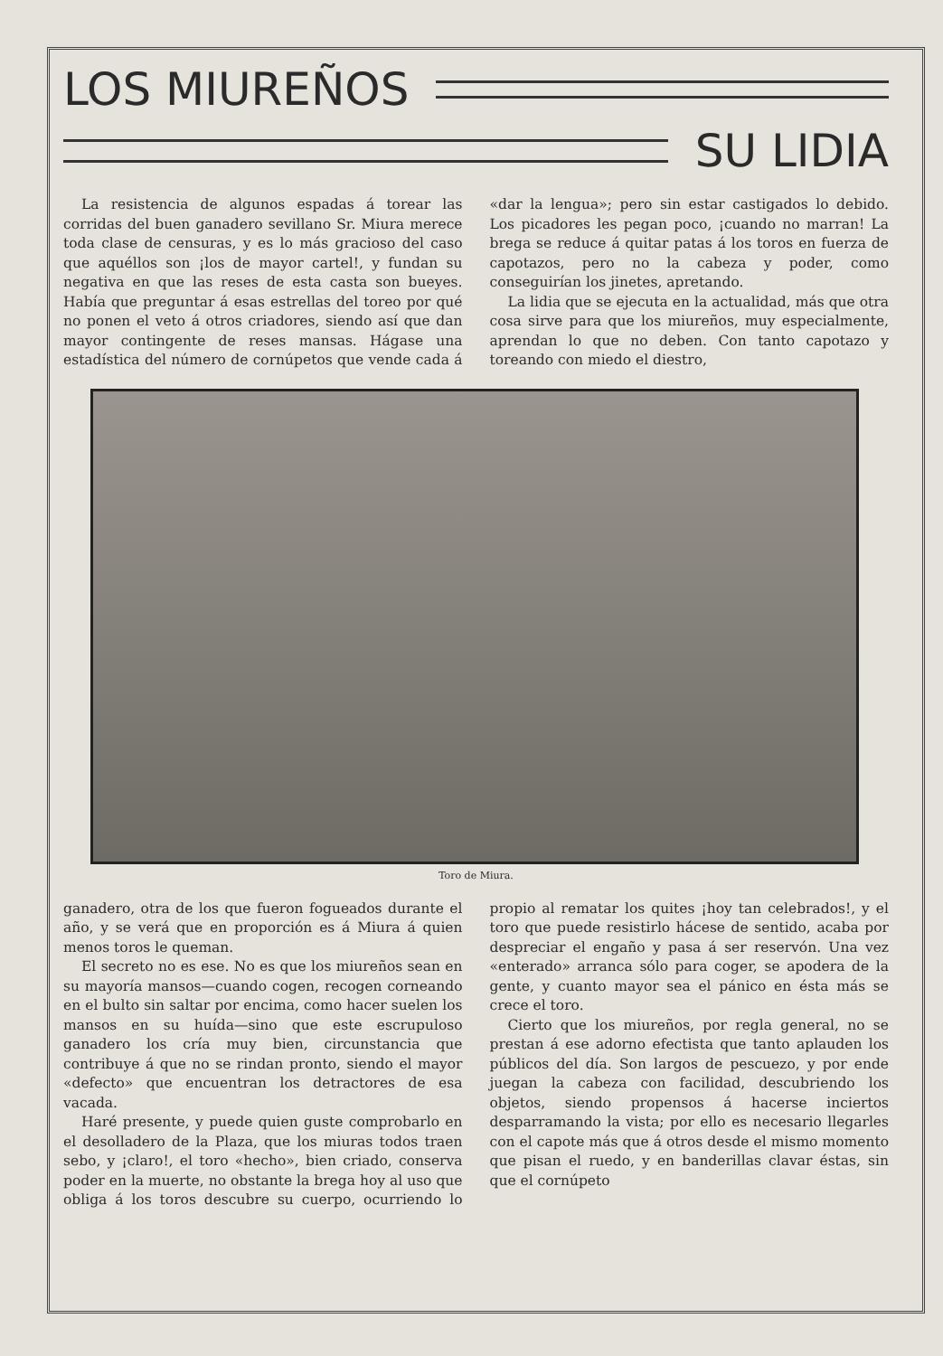LOS MIUREÑOS
SU LIDIA
La resistencia de algunos espadas á torear las corridas del buen ganadero sevillano Sr. Miura merece toda clase de censuras, y es lo más gracioso del caso que aquéllos son ¡los de mayor cartel!, y fundan su negativa en que las reses de esta casta son bueyes. Había que preguntar á esas estrellas del toreo por qué no ponen el veto á otros criadores, siendo así que dan mayor contingente de reses mansas. Hágase una estadística del número de cornúpetos que vende cada á «dar la lengua»; pero sin estar castigados lo debido. Los picadores les pegan poco, ¡cuando no marran! La brega se reduce á quitar patas á los toros en fuerza de capotazos, pero no la cabeza y poder, como conseguirían los jinetes, apretando.
La lidia que se ejecuta en la actualidad, más que otra cosa sirve para que los miureños, muy especialmente, aprendan lo que no deben. Con tanto capotazo y toreando con miedo el diestro,
Toro de Miura.
ganadero, otra de los que fueron fogueados durante el año, y se verá que en proporción es á Miura á quien menos toros le queman.
El secreto no es ese. No es que los miureños sean en su mayoría mansos—cuando cogen, recogen corneando en el bulto sin saltar por encima, como hacer suelen los mansos en su huída—sino que este escrupuloso ganadero los cría muy bien, circunstancia que contribuye á que no se rindan pronto, siendo el mayor «defecto» que encuentran los detractores de esa vacada.
Haré presente, y puede quien guste comprobarlo en el desolladero de la Plaza, que los miuras todos traen sebo, y ¡claro!, el toro «hecho», bien criado, conserva poder en la muerte, no obstante la brega hoy al uso que obliga á los toros descubre su cuerpo, ocurriendo lo propio al rematar los quites ¡hoy tan celebrados!, y el toro que puede resistirlo hácese de sentido, acaba por despreciar el engaño y pasa á ser reservón. Una vez «enterado» arranca sólo para coger, se apodera de la gente, y cuanto mayor sea el pánico en ésta más se crece el toro.
Cierto que los miureños, por regla general, no se prestan á ese adorno efectista que tanto aplauden los públicos del día. Son largos de pescuezo, y por ende juegan la cabeza con facilidad, descubriendo los objetos, siendo propensos á hacerse inciertos desparramando la vista; por ello es necesario llegarles con el capote más que á otros desde el mismo momento que pisan el ruedo, y en banderillas clavar éstas, sin que el cornúpeto